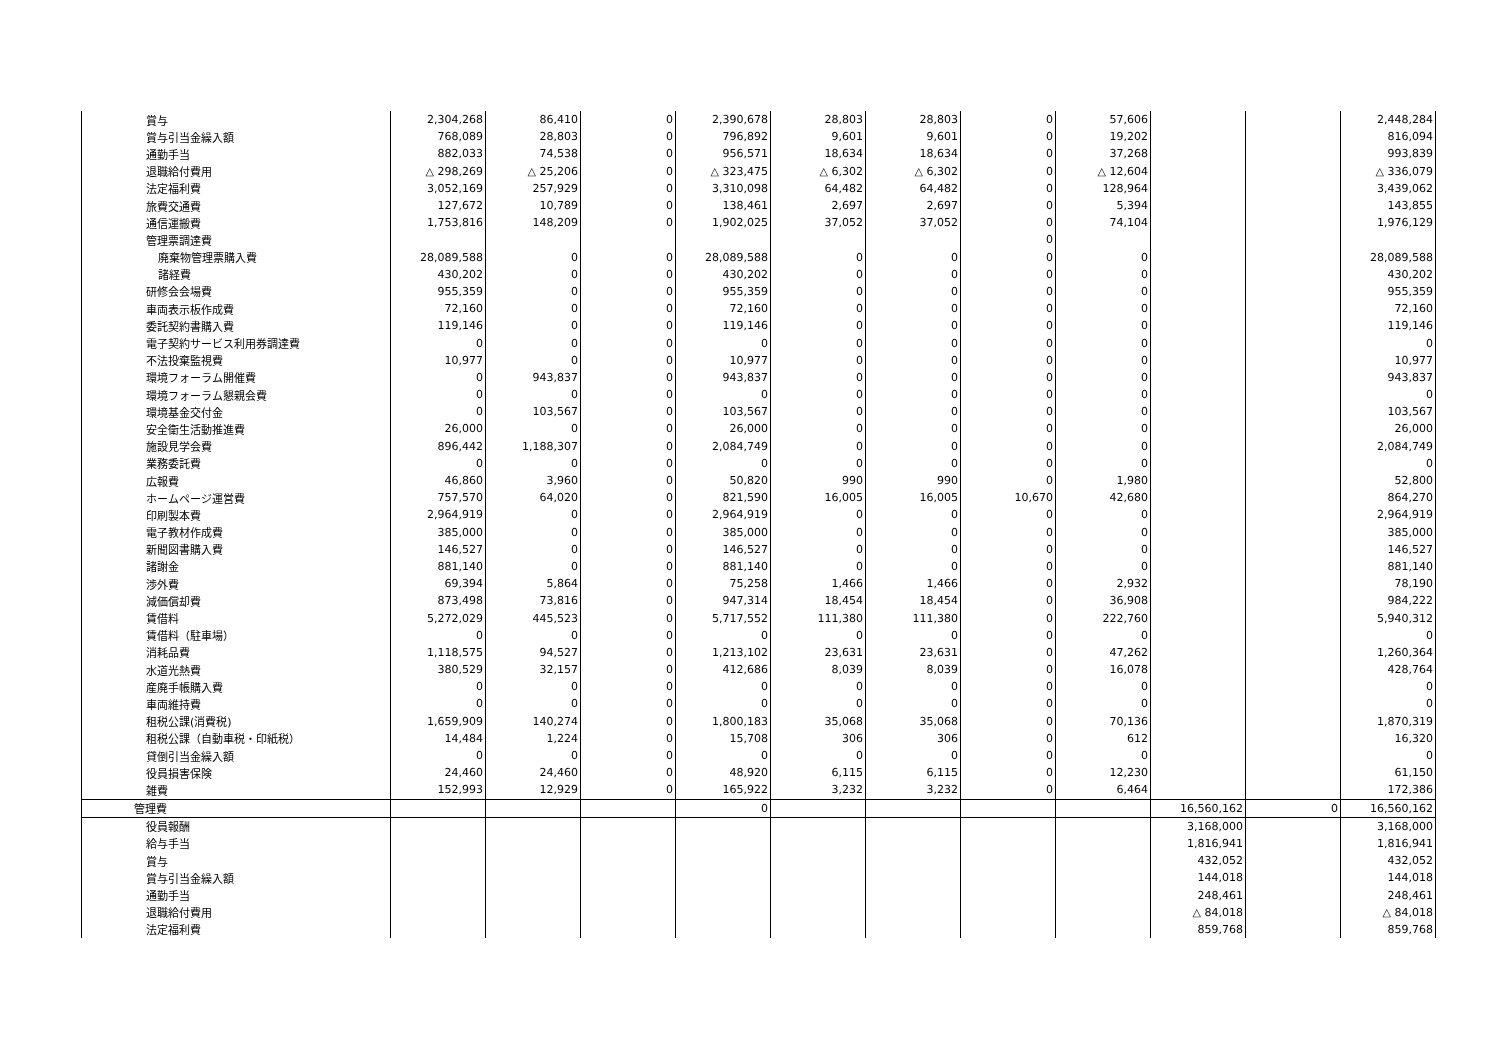| 賞与 | 2,304,268 | 86,410 | 0 | 2,390,678 | 28,803 | 28,803 | 0 | 57,606 | | | 2,448,284 |
| 賞与引当金繰入額 | 768,089 | 28,803 | 0 | 796,892 | 9,601 | 9,601 | 0 | 19,202 | | | 816,094 |
| 通勤手当 | 882,033 | 74,538 | 0 | 956,571 | 18,634 | 18,634 | 0 | 37,268 | | | 993,839 |
| 退職給付費用 | △ 298,269 | △ 25,206 | 0 | △ 323,475 | △ 6,302 | △ 6,302 | 0 | △ 12,604 | | | △ 336,079 |
| 法定福利費 | 3,052,169 | 257,929 | 0 | 3,310,098 | 64,482 | 64,482 | 0 | 128,964 | | | 3,439,062 |
| 旅費交通費 | 127,672 | 10,789 | 0 | 138,461 | 2,697 | 2,697 | 0 | 5,394 | | | 143,855 |
| 通信運搬費 | 1,753,816 | 148,209 | 0 | 1,902,025 | 37,052 | 37,052 | 0 | 74,104 | | | 1,976,129 |
| 管理票調達費 | | | | | | | 0 | | | | |
| 廃棄物管理票購入費 | 28,089,588 | 0 | 0 | 28,089,588 | 0 | 0 | 0 | 0 | | | 28,089,588 |
| 諸経費 | 430,202 | 0 | 0 | 430,202 | 0 | 0 | 0 | 0 | | | 430,202 |
| 研修会会場費 | 955,359 | 0 | 0 | 955,359 | 0 | 0 | 0 | 0 | | | 955,359 |
| 車両表示板作成費 | 72,160 | 0 | 0 | 72,160 | 0 | 0 | 0 | 0 | | | 72,160 |
| 委託契約書購入費 | 119,146 | 0 | 0 | 119,146 | 0 | 0 | 0 | 0 | | | 119,146 |
| 電子契約サービス利用券調達費 | 0 | 0 | 0 | 0 | 0 | 0 | 0 | 0 | | | 0 |
| 不法投棄監視費 | 10,977 | 0 | 0 | 10,977 | 0 | 0 | 0 | 0 | | | 10,977 |
| 環境フォーラム開催費 | 0 | 943,837 | 0 | 943,837 | 0 | 0 | 0 | 0 | | | 943,837 |
| 環境フォーラム懇親会費 | 0 | 0 | 0 | 0 | 0 | 0 | 0 | 0 | | | 0 |
| 環境基金交付金 | 0 | 103,567 | 0 | 103,567 | 0 | 0 | 0 | 0 | | | 103,567 |
| 安全衛生活動推進費 | 26,000 | 0 | 0 | 26,000 | 0 | 0 | 0 | 0 | | | 26,000 |
| 施設見学会費 | 896,442 | 1,188,307 | 0 | 2,084,749 | 0 | 0 | 0 | 0 | | | 2,084,749 |
| 業務委託費 | 0 | 0 | 0 | 0 | 0 | 0 | 0 | 0 | | | 0 |
| 広報費 | 46,860 | 3,960 | 0 | 50,820 | 990 | 990 | 0 | 1,980 | | | 52,800 |
| ホームページ運営費 | 757,570 | 64,020 | 0 | 821,590 | 16,005 | 16,005 | 10,670 | 42,680 | | | 864,270 |
| 印刷製本費 | 2,964,919 | 0 | 0 | 2,964,919 | 0 | 0 | 0 | 0 | | | 2,964,919 |
| 電子教材作成費 | 385,000 | 0 | 0 | 385,000 | 0 | 0 | 0 | 0 | | | 385,000 |
| 新聞図書購入費 | 146,527 | 0 | 0 | 146,527 | 0 | 0 | 0 | 0 | | | 146,527 |
| 諸謝金 | 881,140 | 0 | 0 | 881,140 | 0 | 0 | 0 | 0 | | | 881,140 |
| 渉外費 | 69,394 | 5,864 | 0 | 75,258 | 1,466 | 1,466 | 0 | 2,932 | | | 78,190 |
| 減価償却費 | 873,498 | 73,816 | 0 | 947,314 | 18,454 | 18,454 | 0 | 36,908 | | | 984,222 |
| 賃借料 | 5,272,029 | 445,523 | 0 | 5,717,552 | 111,380 | 111,380 | 0 | 222,760 | | | 5,940,312 |
| 賃借料（駐車場） | 0 | 0 | 0 | 0 | 0 | 0 | 0 | 0 | | | 0 |
| 消耗品費 | 1,118,575 | 94,527 | 0 | 1,213,102 | 23,631 | 23,631 | 0 | 47,262 | | | 1,260,364 |
| 水道光熱費 | 380,529 | 32,157 | 0 | 412,686 | 8,039 | 8,039 | 0 | 16,078 | | | 428,764 |
| 産廃手帳購入費 | 0 | 0 | 0 | 0 | 0 | 0 | 0 | 0 | | | 0 |
| 車両維持費 | 0 | 0 | 0 | 0 | 0 | 0 | 0 | 0 | | | 0 |
| 租税公課(消費税) | 1,659,909 | 140,274 | 0 | 1,800,183 | 35,068 | 35,068 | 0 | 70,136 | | | 1,870,319 |
| 租税公課（自動車税・印紙税） | 14,484 | 1,224 | 0 | 15,708 | 306 | 306 | 0 | 612 | | | 16,320 |
| 貸倒引当金繰入額 | 0 | 0 | 0 | 0 | 0 | 0 | 0 | 0 | | | 0 |
| 役員損害保険 | 24,460 | 24,460 | 0 | 48,920 | 6,115 | 6,115 | 0 | 12,230 | | | 61,150 |
| 雑費 | 152,993 | 12,929 | 0 | 165,922 | 3,232 | 3,232 | 0 | 6,464 | | | 172,386 |
| 管理費 | | | | 0 | | | | | 16,560,162 | 0 | 16,560,162 |
| 役員報酬 | | | | | | | | | 3,168,000 | | 3,168,000 |
| 給与手当 | | | | | | | | | 1,816,941 | | 1,816,941 |
| 賞与 | | | | | | | | | 432,052 | | 432,052 |
| 賞与引当金繰入額 | | | | | | | | | 144,018 | | 144,018 |
| 通勤手当 | | | | | | | | | 248,461 | | 248,461 |
| 退職給付費用 | | | | | | | | | △ 84,018 | | △ 84,018 |
| 法定福利費 | | | | | | | | | 859,768 | | 859,768 |